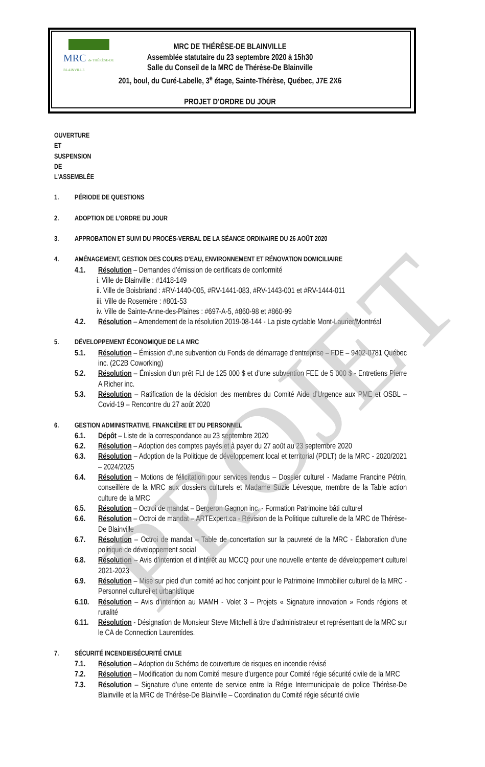MRC de THÉRÈSE-DE BLAINVILLE
MRC DE THÉRÈSE-DE BLAINVILLE
Assemblée statutaire du 23 septembre 2020 à 15h30
Salle du Conseil de la MRC de Thérèse-De Blainville
201, boul, du Curé-Labelle, 3<sup>e</sup> étage, Sainte-Thérèse, Québec, J7E 2X6
PROJET D’ORDRE DU JOUR
OUVERTURE ET SUSPENSION DE L’ASSEMBLÉE
1. PÉRIODE DE QUESTIONS
2. ADOPTION DE L’ORDRE DU JOUR
3. APPROBATION ET SUIVI DU PROCÈS-VERBAL DE LA SÉANCE ORDINAIRE DU 26 AOÛT 2020
4. AMÉNAGEMENT, GESTION DES COURS D’EAU, ENVIRONNEMENT ET RÉNOVATION DOMICILIAIRE
4.1. Résolution – Demandes d’émission de certificats de conformité
i. Ville de Blainville : #1418-149
ii. Ville de Boisbriand : #RV-1440-005, #RV-1441-083, #RV-1443-001 et #RV-1444-011
iii. Ville de Rosemère : #801-53
iv. Ville de Sainte-Anne-des-Plaines : #697-A-5, #860-98 et #860-99
4.2. Résolution – Amendement de la résolution 2019-08-144 - La piste cyclable Mont-Laurier/Montréal
5. DÉVELOPPEMENT ÉCONOMIQUE DE LA MRC
5.1. Résolution – Émission d’une subvention du Fonds de démarrage d’entreprise – FDE – 9402-0781 Québec inc. (2C2B Coworking)
5.2. Résolution – Émission d’un prêt FLI de 125 000 $ et d’une subvention FEE de 5 000 $ - Entretiens Pierre A Richer inc.
5.3. Résolution – Ratification de la décision des membres du Comité Aide d’Urgence aux PME et OSBL – Covid-19 – Rencontre du 27 août 2020
6. GESTION ADMINISTRATIVE, FINANCIÈRE ET DU PERSONNEL
6.1. Dépôt – Liste de la correspondance au 23 septembre 2020
6.2. Résolution – Adoption des comptes payés et à payer du 27 août au 23 septembre 2020
6.3. Résolution – Adoption de la Politique de développement local et territorial (PDLT) de la MRC - 2020/2021 – 2024/2025
6.4. Résolution – Motions de félicitation pour services rendus – Dossier culturel - Madame Francine Pétrin, conseillère de la MRC aux dossiers culturels et Madame Suzie Lévesque, membre de la Table action culture de la MRC
6.5. Résolution – Octroi de mandat – Bergeron Gagnon inc. - Formation Patrimoine bâti culturel
6.6. Résolution – Octroi de mandat – ARTExpert.ca - Révision de la Politique culturelle de la MRC de Thérèse-De Blainville
6.7. Résolution – Octroi de mandat – Table de concertation sur la pauvreté de la MRC - Élaboration d’une politique de développement social
6.8. Résolution – Avis d’intention et d’intérêt au MCCQ pour une nouvelle entente de développement culturel 2021-2023
6.9. Résolution – Mise sur pied d’un comité ad hoc conjoint pour le Patrimoine Immobilier culturel de la MRC - Personnel culturel et urbanistique
6.10. Résolution – Avis d’intention au MAMH - Volet 3 – Projets « Signature innovation » Fonds régions et ruralité
6.11. Résolution - Désignation de Monsieur Steve Mitchell à titre d’administrateur et représentant de la MRC sur le CA de Connection Laurentides.
7. SÉCURITÉ INCENDIE/SÉCURITÉ CIVILE
7.1. Résolution – Adoption du Schéma de couverture de risques en incendie révisé
7.2. Résolution – Modification du nom Comité mesure d’urgence pour Comité régie sécurité civile de la MRC
7.3. Résolution – Signature d’une entente de service entre la Régie Intermunicipale de police Thérèse-De Blainville et la MRC de Thérèse-De Blainville – Coordination du Comité régie sécurité civile
PROJET